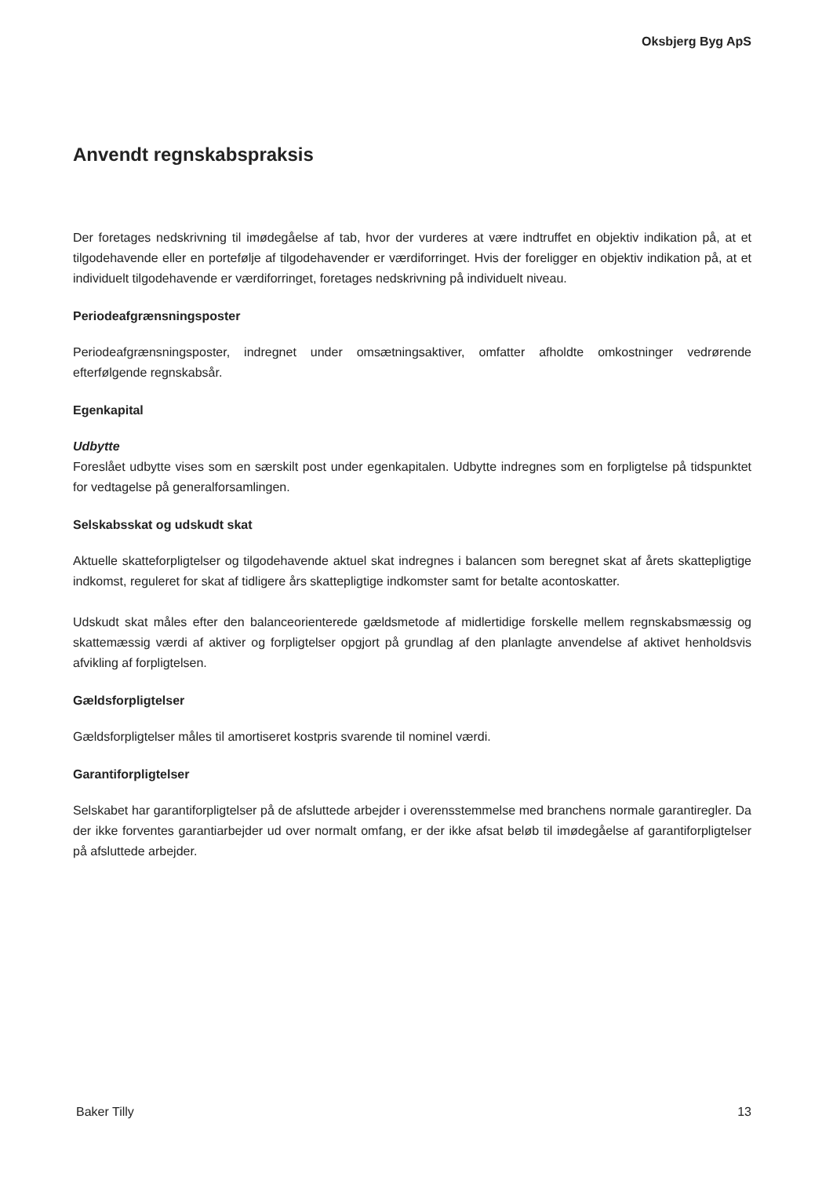Oksbjerg Byg ApS
Anvendt regnskabspraksis
Der foretages nedskrivning til imødegåelse af tab, hvor der vurderes at være indtruffet en objektiv indikation på, at et tilgodehavende eller en portefølje af tilgodehavender er værdiforringet. Hvis der foreligger en objektiv indikation på, at et individuelt tilgodehavende er værdiforringet, foretages nedskrivning på individuelt niveau.
Periodeafgrænsningsposter
Periodeafgrænsningsposter, indregnet under omsætningsaktiver, omfatter afholdte omkostninger vedrørende efterfølgende regnskabsår.
Egenkapital
Udbytte
Foreslået udbytte vises som en særskilt post under egenkapitalen. Udbytte indregnes som en forpligtelse på tidspunktet for vedtagelse på generalforsamlingen.
Selskabsskat og udskudt skat
Aktuelle skatteforpligtelser og tilgodehavende aktuel skat indregnes i balancen som beregnet skat af årets skattepligtige indkomst, reguleret for skat af tidligere års skattepligtige indkomster samt for betalte acontoskatter.
Udskudt skat måles efter den balanceorienterede gældsmetode af midlertidige forskelle mellem regnskabsmæssig og skattemæssig værdi af aktiver og forpligtelser opgjort på grundlag af den planlagte anvendelse af aktivet henholdsvis afvikling af forpligtelsen.
Gældsforpligtelser
Gældsforpligtelser måles til amortiseret kostpris svarende til nominel værdi.
Garantiforpligtelser
Selskabet har garantiforpligtelser på de afsluttede arbejder i overensstemmelse med branchens normale garantiregler. Da der ikke forventes garantiarbejder ud over normalt omfang, er der ikke afsat beløb til imødegåelse af garantiforpligtelser på afsluttede arbejder.
Baker Tilly 13